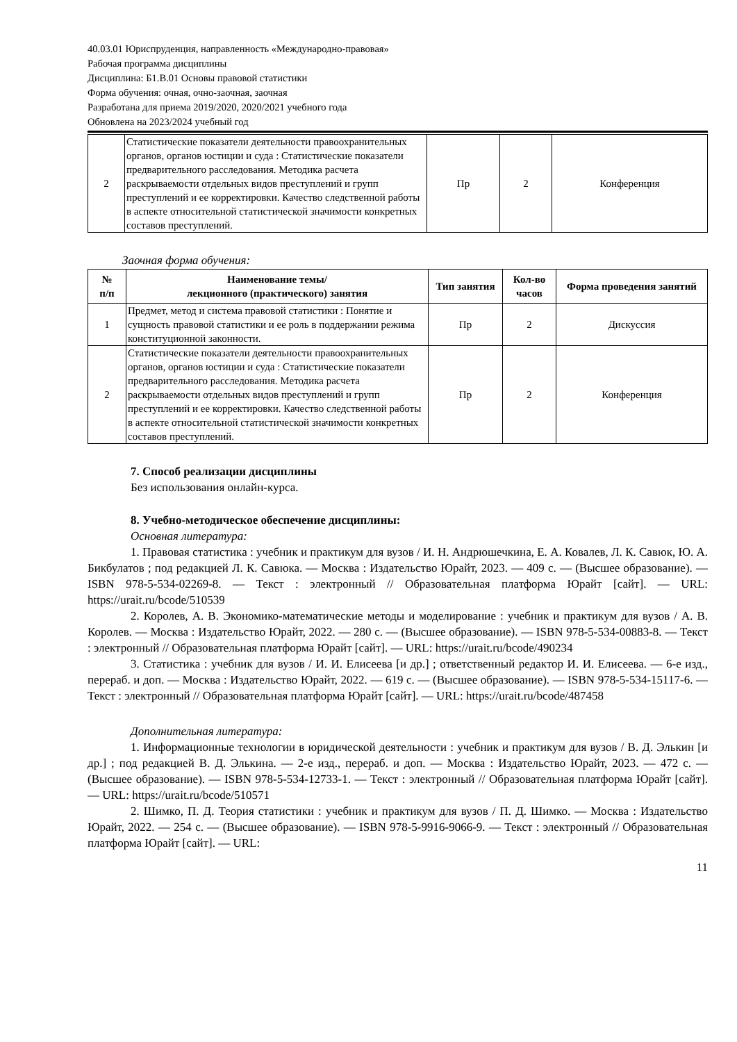40.03.01 Юриспруденция, направленность «Международно-правовая»
Рабочая программа дисциплины
Дисциплина: Б1.В.01 Основы правовой статистики
Форма обучения: очная, очно-заочная, заочная
Разработана для приема 2019/2020, 2020/2021 учебного года
Обновлена на 2023/2024 учебный год
| 2 | Статистические показатели деятельности правоохранительных органов, органов юстиции и суда : Статистические показатели предварительного расследования. Методика расчета раскрываемости отдельных видов преступлений и групп преступлений и ее корректировки. Качество следственной работы в аспекте относительной статистической значимости конкретных составов преступлений. | Пр | 2 | Конференция |
Заочная форма обучения:
| № п/п | Наименование темы/ лекционного (практического) занятия | Тип занятия | Кол-во часов | Форма проведения занятий |
| --- | --- | --- | --- | --- |
| 1 | Предмет, метод и система правовой статистики : Понятие и сущность правовой статистики и ее роль в поддержании режима конституционной законности. | Пр | 2 | Дискуссия |
| 2 | Статистические показатели деятельности правоохранительных органов, органов юстиции и суда : Статистические показатели предварительного расследования. Методика расчета раскрываемости отдельных видов преступлений и групп преступлений и ее корректировки. Качество следственной работы в аспекте относительной статистической значимости конкретных составов преступлений. | Пр | 2 | Конференция |
7. Способ реализации дисциплины
Без использования онлайн-курса.
8. Учебно-методическое обеспечение дисциплины:
Основная литература:
1. Правовая статистика : учебник и практикум для вузов / И. Н. Андрюшечкина, Е. А. Ковалев, Л. К. Савюк, Ю. А. Бикбулатов ; под редакцией Л. К. Савюка. — Москва : Издательство Юрайт, 2023. — 409 с. — (Высшее образование). — ISBN 978-5-534-02269-8. — Текст : электронный // Образовательная платформа Юрайт [сайт]. — URL: https://urait.ru/bcode/510539
2. Королев, А. В. Экономико-математические методы и моделирование : учебник и практикум для вузов / А. В. Королев. — Москва : Издательство Юрайт, 2022. — 280 с. — (Высшее образование). — ISBN 978-5-534-00883-8. — Текст : электронный // Образовательная платформа Юрайт [сайт]. — URL: https://urait.ru/bcode/490234
3. Статистика : учебник для вузов / И. И. Елисеева [и др.] ; ответственный редактор И. И. Елисеева. — 6-е изд., перераб. и доп. — Москва : Издательство Юрайт, 2022. — 619 с. — (Высшее образование). — ISBN 978-5-534-15117-6. — Текст : электронный // Образовательная платформа Юрайт [сайт]. — URL: https://urait.ru/bcode/487458
Дополнительная литература:
1. Информационные технологии в юридической деятельности : учебник и практикум для вузов / В. Д. Элькин [и др.] ; под редакцией В. Д. Элькина. — 2-е изд., перераб. и доп. — Москва : Издательство Юрайт, 2023. — 472 с. — (Высшее образование). — ISBN 978-5-534-12733-1. — Текст : электронный // Образовательная платформа Юрайт [сайт]. — URL: https://urait.ru/bcode/510571
2. Шимко, П. Д. Теория статистики : учебник и практикум для вузов / П. Д. Шимко. — Москва : Издательство Юрайт, 2022. — 254 с. — (Высшее образование). — ISBN 978-5-9916-9066-9. — Текст : электронный // Образовательная платформа Юрайт [сайт]. — URL:
11